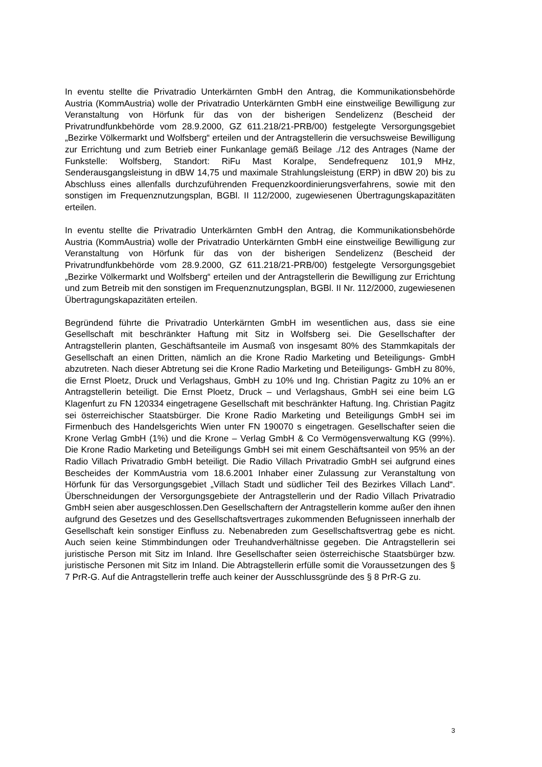In eventu stellte die Privatradio Unterkärnten GmbH den Antrag, die Kommunikationsbehörde Austria (KommAustria) wolle der Privatradio Unterkärnten GmbH eine einstweilige Bewilligung zur Veranstaltung von Hörfunk für das von der bisherigen Sendelizenz (Bescheid der Privatrundfunkbehörde vom 28.9.2000, GZ 611.218/21-PRB/00) festgelegte Versorgungsgebiet „Bezirke Völkermarkt und Wolfsberg“ erteilen und der Antragstellerin die versuchsweise Bewilligung zur Errichtung und zum Betrieb einer Funkanlage gemäß Beilage ./12 des Antrages (Name der Funkstelle: Wolfsberg, Standort: RiFu Mast Koralpe, Sendefrequenz 101,9 MHz, Senderausgangsleistung in dBW 14,75 und maximale Strahlungsleistung (ERP) in dBW 20) bis zu Abschluss eines allenfalls durchzuführenden Frequenzkoordinierungsverfahrens, sowie mit den sonstigen im Frequenznutzungsplan, BGBl. II 112/2000, zugewiesenen Übertragungskapazitäten erteilen.
In eventu stellte die Privatradio Unterkärnten GmbH den Antrag, die Kommunikationsbehörde Austria (KommAustria) wolle der Privatradio Unterkärnten GmbH eine einstweilige Bewilligung zur Veranstaltung von Hörfunk für das von der bisherigen Sendelizenz (Bescheid der Privatrundfunkbehörde vom 28.9.2000, GZ 611.218/21-PRB/00) festgelegte Versorgungsgebiet „Bezirke Völkermarkt und Wolfsberg“ erteilen und der Antragstellerin die Bewilligung zur Errichtung und zum Betreib mit den sonstigen im Frequenznutzungsplan, BGBl. II Nr. 112/2000, zugewiesenen Übertragungskapazitäten erteilen.
Begründend führte die Privatradio Unterkärnten GmbH im wesentlichen aus, dass sie eine Gesellschaft mit beschränkter Haftung mit Sitz in Wolfsberg sei. Die Gesellschafter der Antragstellerin planten, Geschäftsanteile im Ausmaß von insgesamt 80% des Stammkapitals der Gesellschaft an einen Dritten, nämlich an die Krone Radio Marketing und Beteiligungs- GmbH abzutreten. Nach dieser Abtretung sei die Krone Radio Marketing und Beteiligungs- GmbH zu 80%, die Ernst Ploetz, Druck und Verlagshaus, GmbH zu 10% und Ing. Christian Pagitz zu 10% an er Antragstellerin beteiligt. Die Ernst Ploetz, Druck – und Verlagshaus, GmbH sei eine beim LG Klagenfurt zu FN 120334 eingetragene Gesellschaft mit beschränkter Haftung. Ing. Christian Pagitz sei österreichischer Staatsbürger. Die Krone Radio Marketing und Beteiligungs GmbH sei im Firmenbuch des Handelsgerichts Wien unter FN 190070 s eingetragen. Gesellschafter seien die Krone Verlag GmbH (1%) und die Krone – Verlag GmbH & Co Vermögensverwaltung KG (99%). Die Krone Radio Marketing und Beteiligungs GmbH sei mit einem Geschäftsanteil von 95% an der Radio Villach Privatradio GmbH beteiligt. Die Radio Villach Privatradio GmbH sei aufgrund eines Bescheides der KommAustria vom 18.6.2001 Inhaber einer Zulassung zur Veranstaltung von Hörfunk für das Versorgungsgebiet „Villach Stadt und südlicher Teil des Bezirkes Villach Land“. Überschneidungen der Versorgungsgebiete der Antragstellerin und der Radio Villach Privatradio GmbH seien aber ausgeschlossen.Den Gesellschaftern der Antragstellerin komme außer den ihnen aufgrund des Gesetzes und des Gesellschaftsvertrages zukommenden Befugnisseen innerhalb der Gesellschaft kein sonstiger Einfluss zu. Nebenabreden zum Gesellschaftsvertrag gebe es nicht. Auch seien keine Stimmbindungen oder Treuhandverhältnisse gegeben. Die Antragstellerin sei juristische Person mit Sitz im Inland. Ihre Gesellschafter seien österreichische Staatsbürger bzw. juristische Personen mit Sitz im Inland. Die Abtragstellerin erfülle somit die Voraussetzungen des § 7 PrR-G. Auf die Antragstellerin treffe auch keiner der Ausschlussgründe des § 8 PrR-G zu.
3